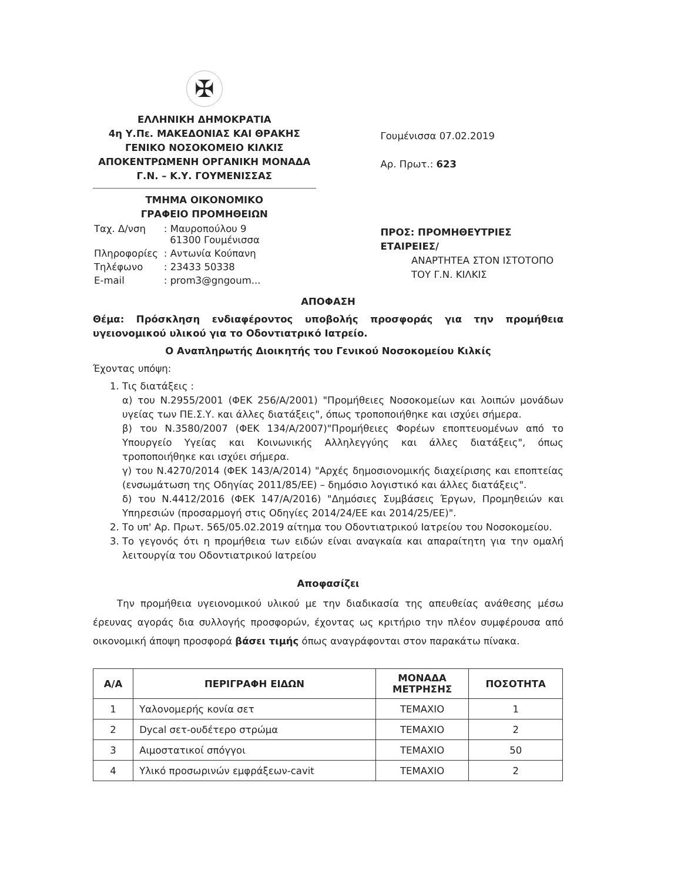✠
ΕΛΛΗΝΙΚΗ ΔΗΜΟΚΡΑΤΙΑ
4η Υ.Πε. ΜΑΚΕΔΟΝΙΑΣ ΚΑΙ ΘΡΑΚΗΣ
ΓΕΝΙΚΟ ΝΟΣΟΚΟΜΕΙΟ ΚΙΛΚΙΣ
ΑΠΟΚΕΝΤΡΩΜΕΝΗ ΟΡΓΑΝΙΚΗ ΜΟΝΑΔΑ
Γ.Ν. – Κ.Υ. ΓΟΥΜΕΝΙΣΣΑΣ
ΤΜΗΜΑ ΟΙΚΟΝΟΜΙΚΟ
ΓΡΑΦΕΙΟ ΠΡΟΜΗΘΕΙΩΝ
| Ταχ. Δ/νση | : Μαυροπούλου 9 61300 Γουμένισσα |
| Πληροφορίες | : Αντωνία Κούπανη |
| Τηλέφωνο | : 23433 50338 |
| E-mail | : prom3@gngoum... |
Γουμένισσα 07.02.2019
Αρ. Πρωτ.: 623
ΠΡΟΣ: ΠΡΟΜΗΘΕΥΤΡΙΕΣ ΕΤΑΙΡΕΙΕΣ/
ΑΝΑΡΤΗΤΕΑ ΣΤΟΝ ΙΣΤΟΤΟΠΟ
ΤΟΥ Γ.Ν. ΚΙΛΚΙΣ
ΑΠΟΦΑΣΗ
Θέμα: Πρόσκληση ενδιαφέροντος υποβολής προσφοράς για την προμήθεια υγειονομικού υλικού για το Οδοντιατρικό Ιατρείο.
Ο Αναπληρωτής Διοικητής του Γενικού Νοσοκομείου Κιλκίς
Έχοντας υπόψη:
1. Τις διατάξεις :
α) του Ν.2955/2001 (ΦΕΚ 256/Α/2001) "Προμήθειες Νοσοκομείων και λοιπών μονάδων υγείας των ΠΕ.Σ.Υ. και άλλες διατάξεις", όπως τροποποιήθηκε και ισχύει σήμερα.
β) του Ν.3580/2007 (ΦΕΚ 134/Α/2007)"Προμήθειες Φορέων εποπτευομένων από το Υπουργείο Υγείας και Κοινωνικής Αλληλεγγύης και άλλες διατάξεις", όπως τροποποιήθηκε και ισχύει σήμερα.
γ) του Ν.4270/2014 (ΦΕΚ 143/Α/2014) "Αρχές δημοσιονομικής διαχείρισης και εποπτείας (ενσωμάτωση της Οδηγίας 2011/85/ΕΕ) – δημόσιο λογιστικό και άλλες διατάξεις".
δ) του Ν.4412/2016 (ΦΕΚ 147/Α/2016) "Δημόσιες Συμβάσεις Έργων, Προμηθειών και Υπηρεσιών (προσαρμογή στις Οδηγίες 2014/24/ΕΕ και 2014/25/ΕΕ)".
2. Το υπ' Αρ. Πρωτ. 565/05.02.2019 αίτημα του Οδοντιατρικού Ιατρείου του Νοσοκομείου.
3. Το γεγονός ότι η προμήθεια των ειδών είναι αναγκαία και απαραίτητη για την ομαλή λειτουργία του Οδοντιατρικού Ιατρείου
Αποφασίζει
Την προμήθεια υγειονομικού υλικού με την διαδικασία της απευθείας ανάθεσης μέσω έρευνας αγοράς δια συλλογής προσφορών, έχοντας ως κριτήριο την πλέον συμφέρουσα από οικονομική άποψη προσφορά βάσει τιμής όπως αναγράφονται στον παρακάτω πίνακα.
| Α/Α | ΠΕΡΙΓΡΑΦΗ ΕΙΔΩΝ | ΜΟΝΑΔΑ ΜΕΤΡΗΣΗΣ | ΠΟΣΟΤΗΤΑ |
| --- | --- | --- | --- |
| 1 | Υαλονομερής κονία σετ | ΤΕΜΑΧΙΟ | 1 |
| 2 | Dycal σετ-ουδέτερο στρώμα | ΤΕΜΑΧΙΟ | 2 |
| 3 | Αιμοστατικοί σπόγγοι | ΤΕΜΑΧΙΟ | 50 |
| 4 | Υλικό προσωρινών εμφράξεων-cavit | ΤΕΜΑΧΙΟ | 2 |